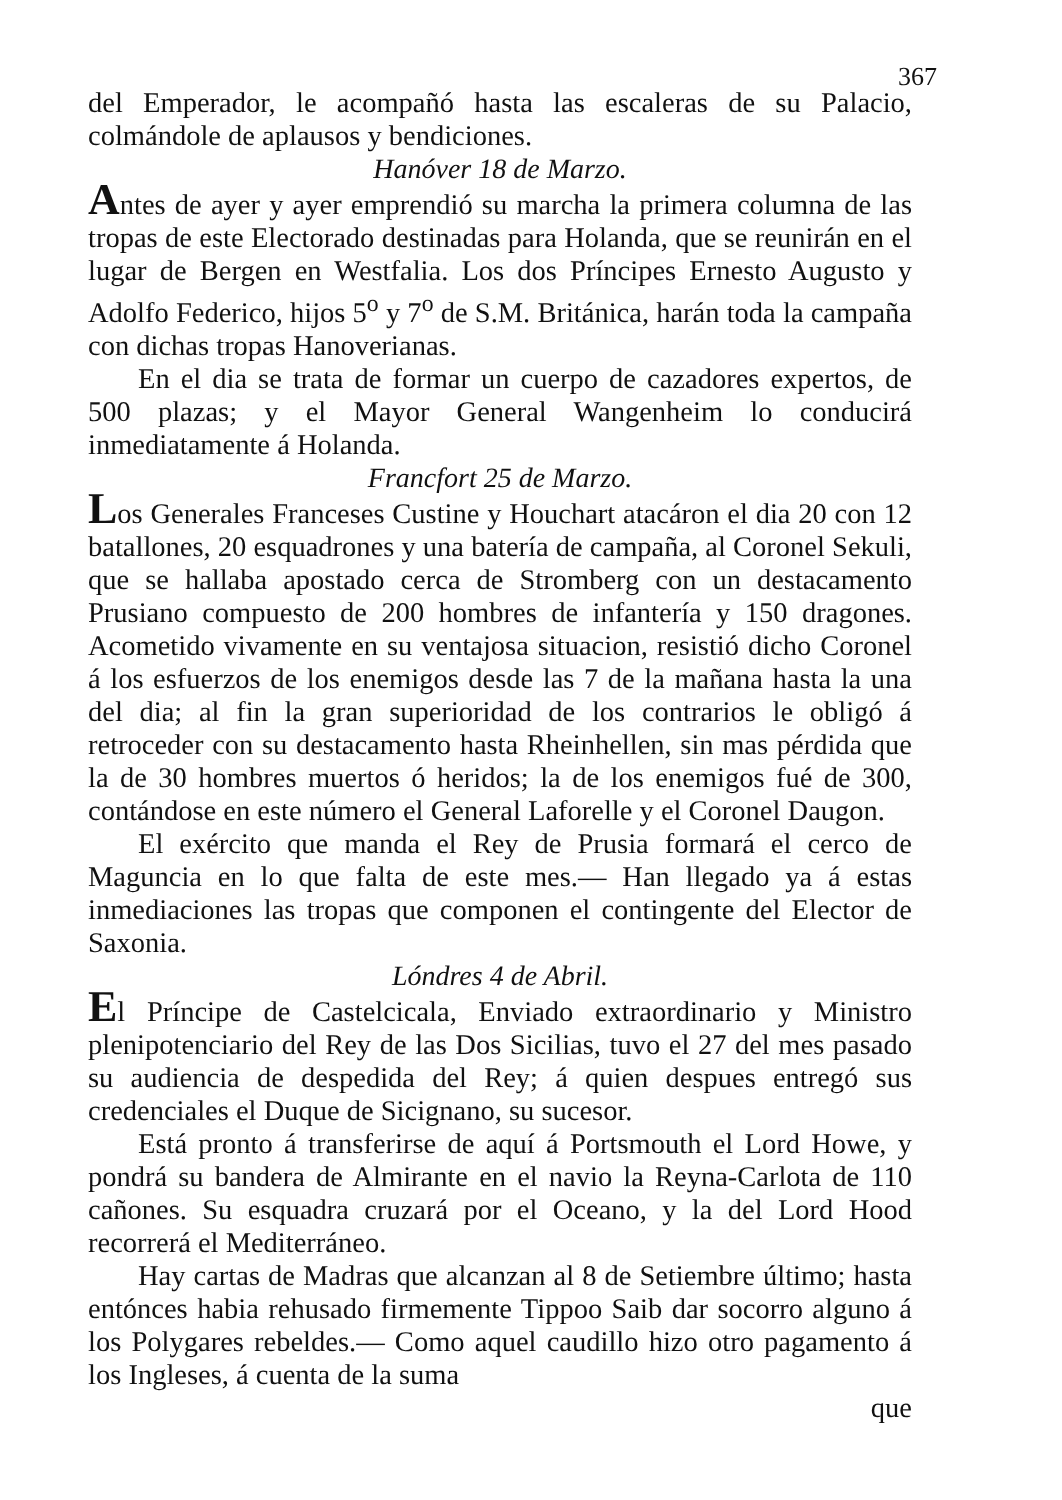367
del Emperador, le acompañó hasta las escaleras de su Palacio, colmándole de aplausos y bendiciones.
Hanóver 18 de Marzo.
Antes de ayer y ayer emprendió su marcha la primera columna de las tropas de este Electorado destinadas para Holanda, que se reunirán en el lugar de Bergen en Westfalia. Los dos Príncipes Ernesto Augusto y Adolfo Federico, hijos 5<sup>o</sup> y 7<sup>o</sup> de S.M. Británica, harán toda la campaña con dichas tropas Hanoverianas.
En el dia se trata de formar un cuerpo de cazadores expertos, de 500 plazas; y el Mayor General Wangenheim lo conducirá inmediatamente á Holanda.
Francfort 25 de Marzo.
Los Generales Franceses Custine y Houchart atacáron el dia 20 con 12 batallones, 20 esquadrones y una batería de campaña, al Coronel Sekuli, que se hallaba apostado cerca de Stromberg con un destacamento Prusiano compuesto de 200 hombres de infantería y 150 dragones. Acometido vivamente en su ventajosa situacion, resistió dicho Coronel á los esfuerzos de los enemigos desde las 7 de la mañana hasta la una del dia; al fin la gran superioridad de los contrarios le obligó á retroceder con su destacamento hasta Rheinhellen, sin mas pérdida que la de 30 hombres muertos ó heridos; la de los enemigos fué de 300, contándose en este número el General Laforelle y el Coronel Daugon.
El exército que manda el Rey de Prusia formará el cerco de Maguncia en lo que falta de este mes.— Han llegado ya á estas inmediaciones las tropas que componen el contingente del Elector de Saxonia.
Lóndres 4 de Abril.
El Príncipe de Castelcicala, Enviado extraordinario y Ministro plenipotenciario del Rey de las Dos Sicilias, tuvo el 27 del mes pasado su audiencia de despedida del Rey; á quien despues entregó sus credenciales el Duque de Sicignano, su sucesor.
Está pronto á transferirse de aquí á Portsmouth el Lord Howe, y pondrá su bandera de Almirante en el navio la Reyna-Carlota de 110 cañones. Su esquadra cruzará por el Oceano, y la del Lord Hood recorrerá el Mediterráneo.
Hay cartas de Madras que alcanzan al 8 de Setiembre último; hasta entónces habia rehusado firmemente Tippoo Saib dar socorro alguno á los Polygares rebeldes.— Como aquel caudillo hizo otro pagamento á los Ingleses, á cuenta de la suma
que